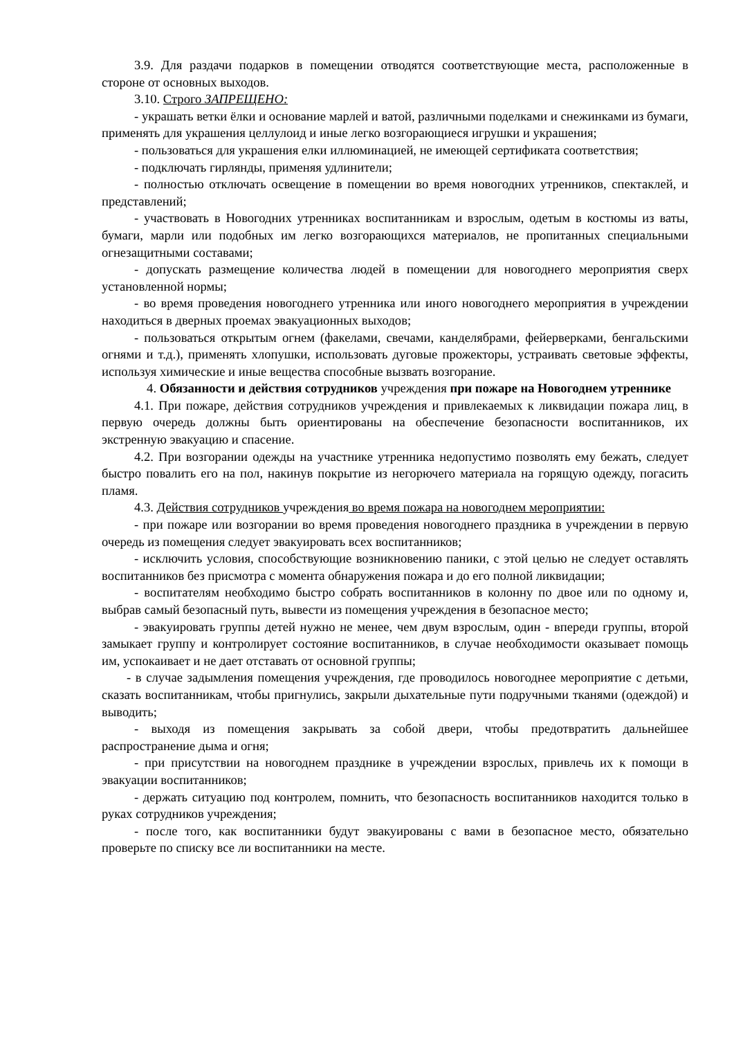3.9. Для раздачи подарков в помещении отводятся соответствующие места, расположенные в стороне от основных выходов.
3.10. Строго ЗАПРЕЩЕНО:
- украшать ветки ёлки и основание марлей и ватой, различными поделками и снежинками из бумаги, применять для украшения целлулоид и иные легко возгорающиеся игрушки и украшения;
- пользоваться для украшения елки иллюминацией, не имеющей сертификата соответствия;
- подключать гирлянды, применяя удлинители;
- полностью отключать освещение в помещении во время новогодних утренников, спектаклей, и представлений;
- участвовать в Новогодних утренниках воспитанникам и взрослым, одетым в костюмы из ваты, бумаги, марли или подобных им легко возгорающихся материалов, не пропитанных специальными огнезащитными составами;
- допускать размещение количества людей в помещении для новогоднего мероприятия сверх установленной нормы;
- во время проведения новогоднего утренника или иного новогоднего мероприятия в учреждении находиться в дверных проемах эвакуационных выходов;
- пользоваться открытым огнем (факелами, свечами, канделябрами, фейерверками, бенгальскими огнями и т.д.), применять хлопушки, использовать дуговые прожекторы, устраивать световые эффекты, используя химические и иные вещества способные вызвать возгорание.
4. Обязанности и действия сотрудников учреждения при пожаре на Новогоднем утреннике
4.1. При пожаре, действия сотрудников учреждения и привлекаемых к ликвидации пожара лиц, в первую очередь должны быть ориентированы на обеспечение безопасности воспитанников, их экстренную эвакуацию и спасение.
4.2. При возгорании одежды на участнике утренника недопустимо позволять ему бежать, следует быстро повалить его на пол, накинув покрытие из негорючего материала на горящую одежду, погасить пламя.
4.3. Действия сотрудников учреждения во время пожара на новогоднем мероприятии:
- при пожаре или возгорании во время проведения новогоднего праздника в учреждении в первую очередь из помещения следует эвакуировать всех воспитанников;
- исключить условия, способствующие возникновению паники, с этой целью не следует оставлять воспитанников без присмотра с момента обнаружения пожара и до его полной ликвидации;
- воспитателям необходимо быстро собрать воспитанников в колонну по двое или по одному и, выбрав самый безопасный путь, вывести из помещения учреждения в безопасное место;
- эвакуировать группы детей нужно не менее, чем двум взрослым, один - впереди группы, второй замыкает группу и контролирует состояние воспитанников, в случае необходимости оказывает помощь им, успокаивает и не дает отставать от основной группы;
- в случае задымления помещения учреждения, где проводилось новогоднее мероприятие с детьми, сказать воспитанникам, чтобы пригнулись, закрыли дыхательные пути подручными тканями (одеждой) и выводить;
- выходя из помещения закрывать за собой двери, чтобы предотвратить дальнейшее распространение дыма и огня;
- при присутствии на новогоднем празднике в учреждении взрослых, привлечь их к помощи в эвакуации воспитанников;
- держать ситуацию под контролем, помнить, что безопасность воспитанников находится только в руках сотрудников учреждения;
- после того, как воспитанники будут эвакуированы с вами в безопасное место, обязательно проверьте по списку все ли воспитанники на месте.